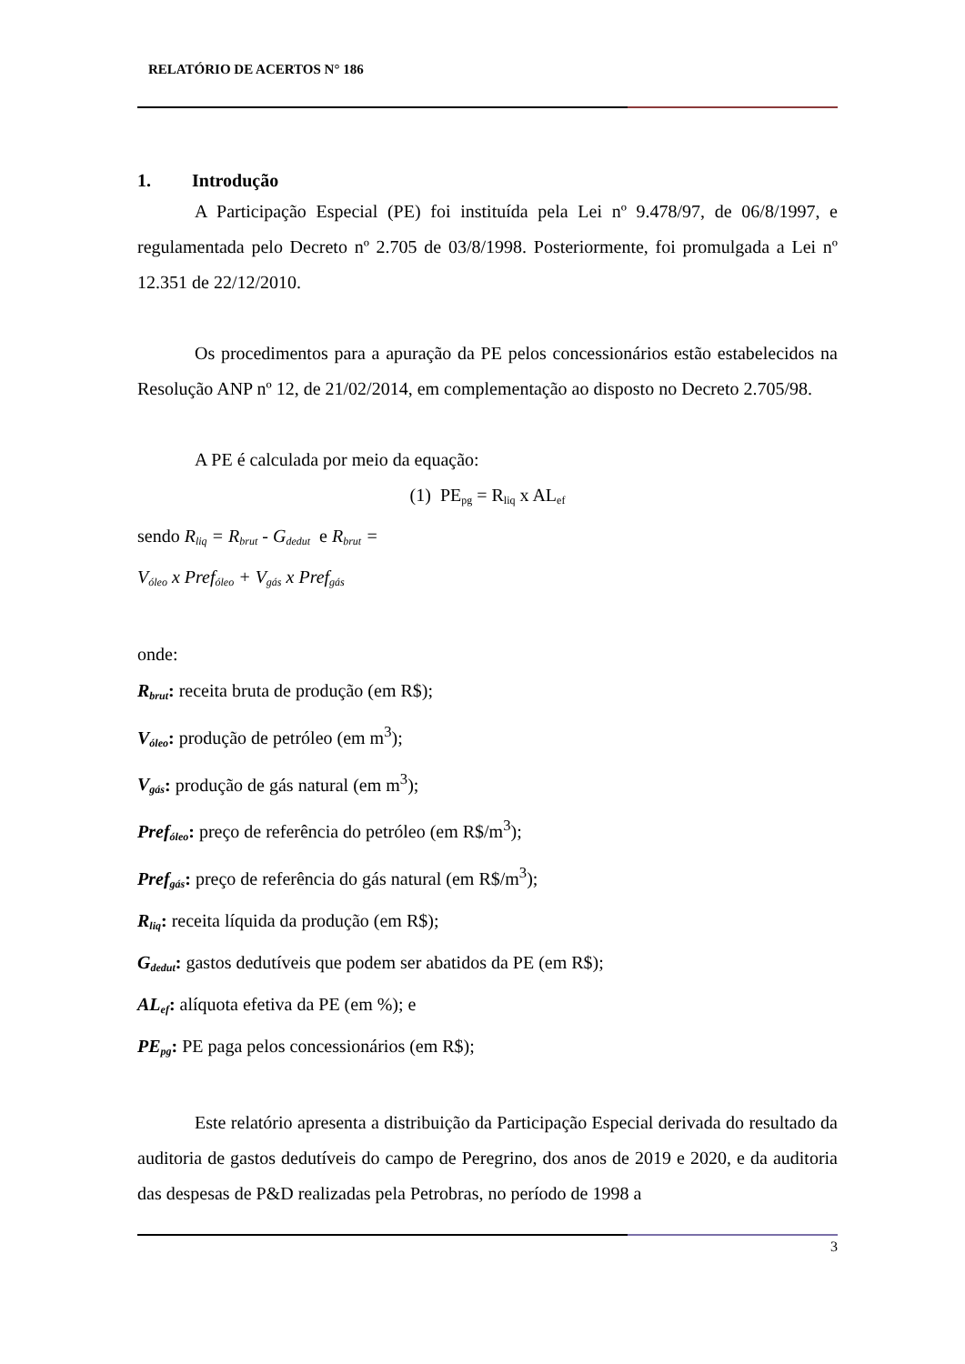RELATÓRIO DE ACERTOS N° 186
1. Introdução
A Participação Especial (PE) foi instituída pela Lei nº 9.478/97, de 06/8/1997, e regulamentada pelo Decreto nº 2.705 de 03/8/1998. Posteriormente, foi promulgada a Lei nº 12.351 de 22/12/2010.
Os procedimentos para a apuração da PE pelos concessionários estão estabelecidos na Resolução ANP nº 12, de 21/02/2014, em complementação ao disposto no Decreto 2.705/98.
A PE é calculada por meio da equação:
(1) PE<sub>pg</sub> = R<sub>liq</sub> x AL<sub>ef</sub>
sendo R<sub>liq</sub> = R<sub>brut</sub> - G<sub>dedut</sub> e R<sub>brut</sub> =
V<sub>óleo</sub> x Pref<sub>óleo</sub> + V<sub>gás</sub> x Pref<sub>gás</sub>
onde:
R<sub>brut</sub>: receita bruta de produção (em R$);
V<sub>óleo</sub>: produção de petróleo (em m<sup>3</sup>);
V<sub>gás</sub>: produção de gás natural (em m<sup>3</sup>);
Pref<sub>óleo</sub>: preço de referência do petróleo (em R$/m<sup>3</sup>);
Pref<sub>gás</sub>: preço de referência do gás natural (em R$/m<sup>3</sup>);
R<sub>liq</sub>: receita líquida da produção (em R$);
G<sub>dedut</sub>: gastos dedutíveis que podem ser abatidos da PE (em R$);
AL<sub>ef</sub>: alíquota efetiva da PE (em %); e
PE<sub>pg</sub>: PE paga pelos concessionários (em R$);
Este relatório apresenta a distribuição da Participação Especial derivada do resultado da auditoria de gastos dedutíveis do campo de Peregrino, dos anos de 2019 e 2020, e da auditoria das despesas de P&D realizadas pela Petrobras, no período de 1998 a
3